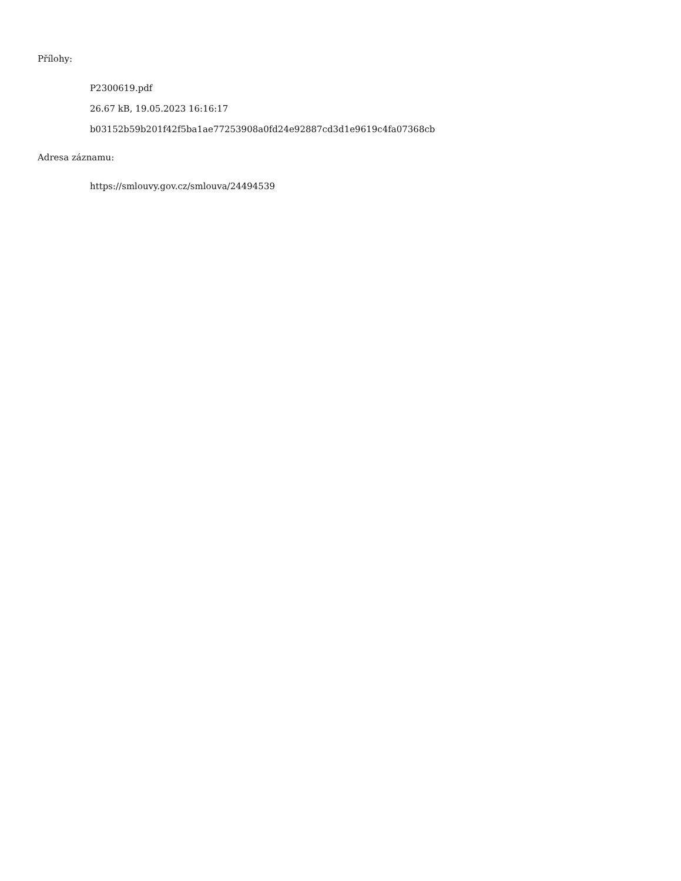Přílohy:
P2300619.pdf
26.67 kB, 19.05.2023 16:16:17
b03152b59b201f42f5ba1ae77253908a0fd24e92887cd3d1e9619c4fa07368cb
Adresa záznamu:
https://smlouvy.gov.cz/smlouva/24494539